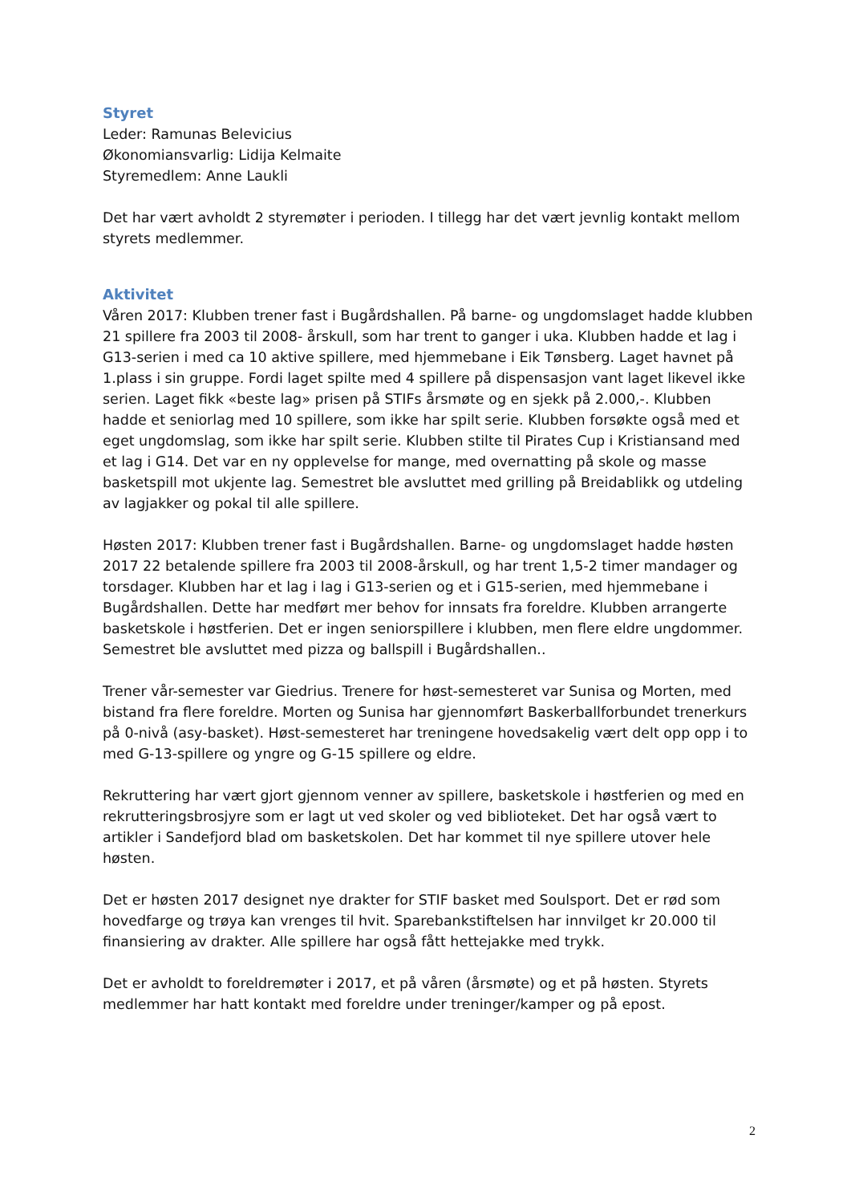Styret
Leder: Ramunas Belevicius
Økonomiansvarlig: Lidija Kelmaite
Styremedlem: Anne Laukli
Det har vært avholdt 2 styremøter i perioden. I tillegg har det vært jevnlig kontakt mellom styrets medlemmer.
Aktivitet
Våren 2017: Klubben trener fast i Bugårdshallen. På barne- og ungdomslaget hadde klubben 21 spillere fra 2003 til 2008- årskull, som har trent to ganger i uka. Klubben hadde et lag i G13-serien i med ca 10 aktive spillere, med hjemmebane i Eik Tønsberg. Laget havnet på 1.plass i sin gruppe. Fordi laget spilte med 4 spillere på dispensasjon vant laget likevel ikke serien. Laget fikk «beste lag» prisen på STIFs årsmøte og en sjekk på 2.000,-. Klubben hadde et seniorlag med 10 spillere, som ikke har spilt serie. Klubben forsøkte også med et eget ungdomslag, som ikke har spilt serie. Klubben stilte til Pirates Cup i Kristiansand med et lag i G14. Det var en ny opplevelse for mange, med overnatting på skole og masse basketspill mot ukjente lag. Semestret ble avsluttet med grilling på Breidablikk og utdeling av lagjakker og pokal til alle spillere.
Høsten 2017: Klubben trener fast i Bugårdshallen. Barne- og ungdomslaget hadde høsten 2017 22 betalende spillere fra 2003 til 2008-årskull, og har trent 1,5-2 timer mandager og torsdager. Klubben har et lag i lag i G13-serien og et i G15-serien, med hjemmebane i Bugårdshallen. Dette har medført mer behov for innsats fra foreldre. Klubben arrangerte basketskole i høstferien. Det er ingen seniorspillere i klubben, men flere eldre ungdommer. Semestret ble avsluttet med pizza og ballspill i Bugårdshallen..
Trener vår-semester var Giedrius. Trenere for høst-semesteret var Sunisa og Morten, med bistand fra flere foreldre. Morten og Sunisa har gjennomført Baskerballforbundet trenerkurs på 0-nivå (asy-basket). Høst-semesteret har treningene hovedsakelig vært delt opp opp i to med G-13-spillere og yngre og G-15 spillere og eldre.
Rekruttering har vært gjort gjennom venner av spillere, basketskole i høstferien og med en rekrutteringsbrosjyre som er lagt ut ved skoler og ved biblioteket. Det har også vært to artikler i Sandefjord blad om basketskolen. Det har kommet til nye spillere utover hele høsten.
Det er høsten 2017 designet nye drakter for STIF basket med Soulsport. Det er rød som hovedfarge og trøya kan vrenges til hvit. Sparebankstiftelsen har innvilget kr 20.000 til finansiering av drakter. Alle spillere har også fått hettejakke med trykk.
Det er avholdt to foreldremøter i 2017, et på våren (årsmøte) og et på høsten. Styrets medlemmer har hatt kontakt med foreldre under treninger/kamper og på epost.
2